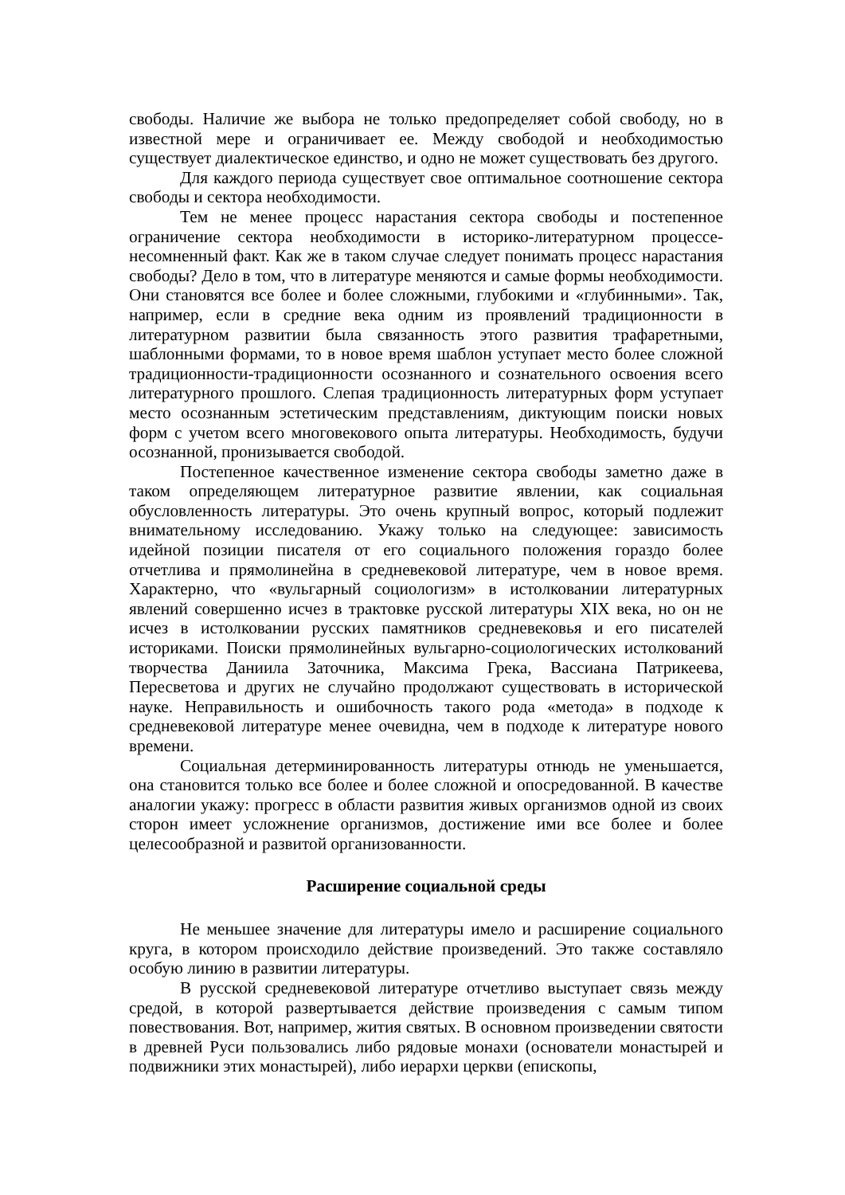свободы. Наличие же выбора не только предопределяет собой свободу, но в известной мере и ограничивает ее. Между свободой и необходимостью существует диалектическое единство, и одно не может существовать без другого.
Для каждого периода существует свое оптимальное соотношение сектора свободы и сектора необходимости.
Тем не менее процесс нарастания сектора свободы и постепенное ограничение сектора необходимости в историко-литературном процессе-несомненный факт. Как же в таком случае следует понимать процесс нарастания свободы? Дело в том, что в литературе меняются и самые формы необходимости. Они становятся все более и более сложными, глубокими и «глубинными». Так, например, если в средние века одним из проявлений традиционности в литературном развитии была связанность этого развития трафаретными, шаблонными формами, то в новое время шаблон уступает место более сложной традиционности-традиционности осознанного и сознательного освоения всего литературного прошлого. Слепая традиционность литературных форм уступает место осознанным эстетическим представлениям, диктующим поиски новых форм с учетом всего многовекового опыта литературы. Необходимость, будучи осознанной, пронизывается свободой.
Постепенное качественное изменение сектора свободы заметно даже в таком определяющем литературное развитие явлении, как социальная обусловленность литературы. Это очень крупный вопрос, который подлежит внимательному исследованию. Укажу только на следующее: зависимость идейной позиции писателя от его социального положения гораздо более отчетлива и прямолинейна в средневековой литературе, чем в новое время. Характерно, что «вульгарный социологизм» в истолковании литературных явлений совершенно исчез в трактовке русской литературы XIX века, но он не исчез в истолковании русских памятников средневековья и его писателей историками. Поиски прямолинейных вульгарно-социологических истолкований творчества Даниила Заточника, Максима Грека, Вассиана Патрикеева, Пересветова и других не случайно продолжают существовать в исторической науке. Неправильность и ошибочность такого рода «метода» в подходе к средневековой литературе менее очевидна, чем в подходе к литературе нового времени.
Социальная детерминированность литературы отнюдь не уменьшается, она становится только все более и более сложной и опосредованной. В качестве аналогии укажу: прогресс в области развития живых организмов одной из своих сторон имеет усложнение организмов, достижение ими все более и более целесообразной и развитой организованности.
Расширение социальной среды
Не меньшее значение для литературы имело и расширение социального круга, в котором происходило действие произведений. Это также составляло особую линию в развитии литературы.
В русской средневековой литературе отчетливо выступает связь между средой, в которой развертывается действие произведения с самым типом повествования. Вот, например, жития святых. В основном произведении святости в древней Руси пользовались либо рядовые монахи (основатели монастырей и подвижники этих монастырей), либо иерархи церкви (епископы,